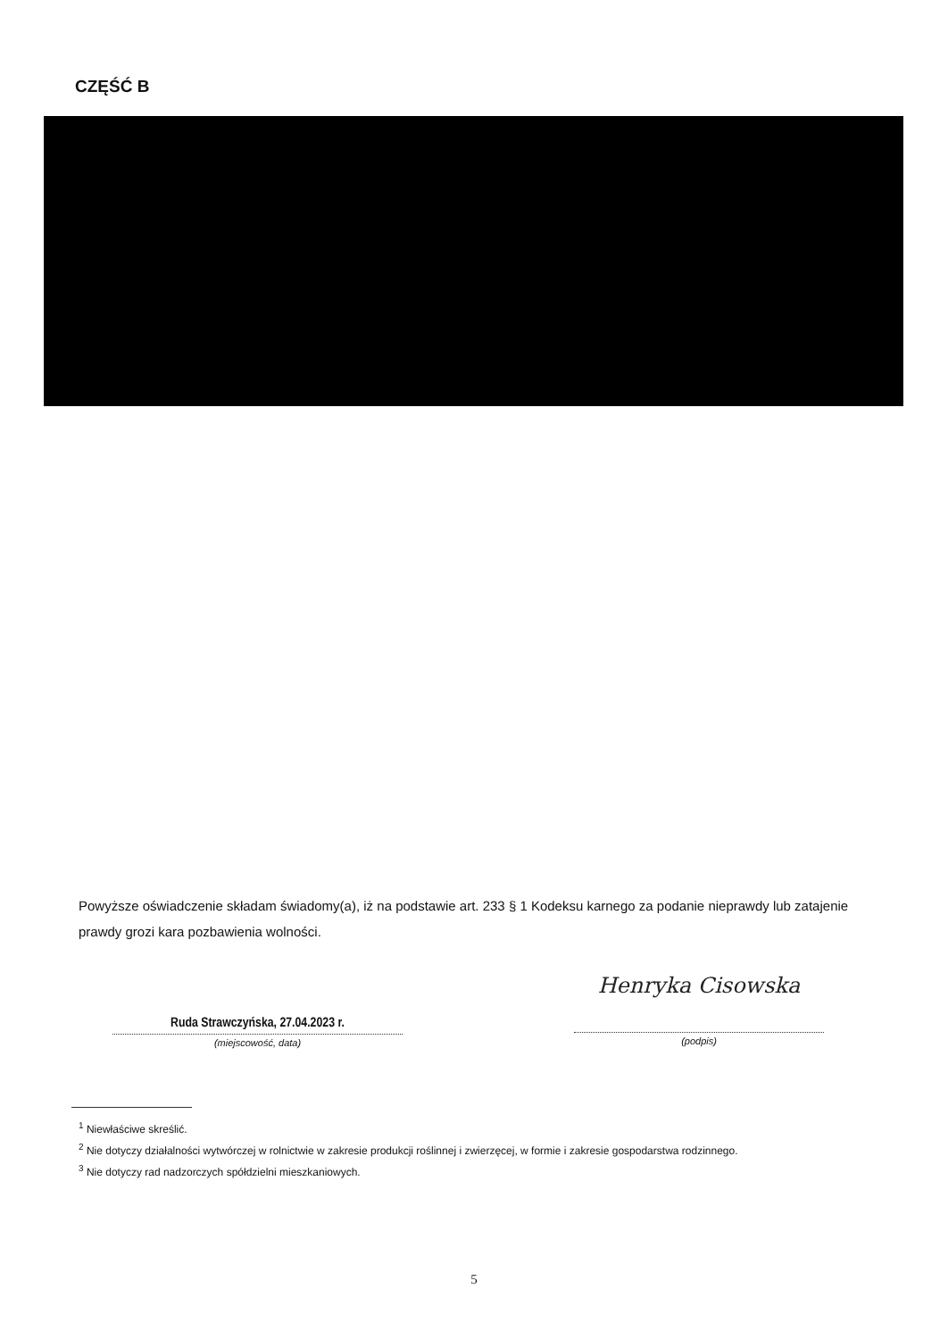CZĘŚĆ B
Powyższe oświadczenie składam świadomy(a), iż na podstawie art. 233 § 1 Kodeksu karnego za podanie nieprawdy lub zatajenie prawdy grozi kara pozbawienia wolności.
Ruda Strawczyńska, 27.04.2023 r.
(miejscowość, data)
Henryka Cisowska
(podpis)
<sup>1</sup> Niewłaściwe skreślić.
<sup>2</sup> Nie dotyczy działalności wytwórczej w rolnictwie w zakresie produkcji roślinnej i zwierzęcej, w formie i zakresie gospodarstwa rodzinnego.
<sup>3</sup> Nie dotyczy rad nadzorczych spółdzielni mieszkaniowych.
5